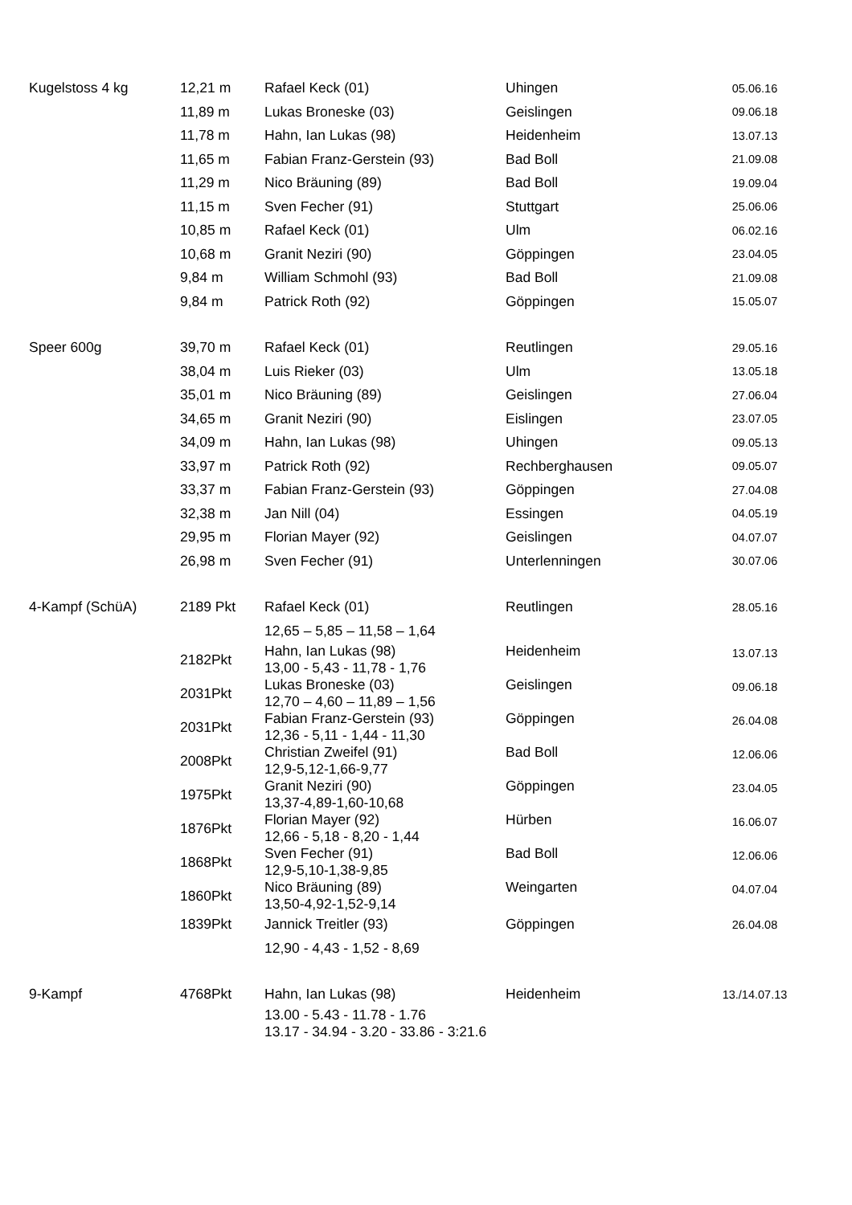| Kugelstoss 4 kg | 12,21 m | Rafael Keck (01) | Uhingen | 05.06.16 |
| | 11,89 m | Lukas Broneske (03) | Geislingen | 09.06.18 |
| | 11,78 m | Hahn, Ian Lukas (98) | Heidenheim | 13.07.13 |
| | 11,65 m | Fabian Franz-Gerstein (93) | Bad Boll | 21.09.08 |
| | 11,29 m | Nico Bräuning (89) | Bad Boll | 19.09.04 |
| | 11,15 m | Sven Fecher (91) | Stuttgart | 25.06.06 |
| | 10,85 m | Rafael Keck (01) | Ulm | 06.02.16 |
| | 10,68 m | Granit Neziri (90) | Göppingen | 23.04.05 |
| | 9,84 m | William Schmohl (93) | Bad Boll | 21.09.08 |
| | 9,84 m | Patrick Roth (92) | Göppingen | 15.05.07 |
| Speer 600g | 39,70 m | Rafael Keck (01) | Reutlingen | 29.05.16 |
| | 38,04 m | Luis Rieker (03) | Ulm | 13.05.18 |
| | 35,01 m | Nico Bräuning (89) | Geislingen | 27.06.04 |
| | 34,65 m | Granit Neziri (90) | Eislingen | 23.07.05 |
| | 34,09 m | Hahn, Ian Lukas (98) | Uhingen | 09.05.13 |
| | 33,97 m | Patrick Roth (92) | Rechberghausen | 09.05.07 |
| | 33,37 m | Fabian Franz-Gerstein (93) | Göppingen | 27.04.08 |
| | 32,38 m | Jan Nill (04) | Essingen | 04.05.19 |
| | 29,95 m | Florian Mayer (92) | Geislingen | 04.07.07 |
| | 26,98 m | Sven Fecher (91) | Unterlenningen | 30.07.06 |
| 4-Kampf (SchüA) | 2189 Pkt | Rafael Keck (01) | Reutlingen | 28.05.16 |
| | | 12,65 – 5,85 – 11,58 – 1,64 | | |
| | 2182Pkt | Hahn, Ian Lukas (98) 13,00 - 5,43 - 11,78 - 1,76 | Heidenheim | 13.07.13 |
| | 2031Pkt | Lukas Broneske (03) 12,70 – 4,60 – 11,89 – 1,56 | Geislingen | 09.06.18 |
| | 2031Pkt | Fabian Franz-Gerstein (93) 12,36 - 5,11 - 1,44 - 11,30 | Göppingen | 26.04.08 |
| | 2008Pkt | Christian Zweifel (91) 12,9-5,12-1,66-9,77 | Bad Boll | 12.06.06 |
| | 1975Pkt | Granit Neziri (90) 13,37-4,89-1,60-10,68 | Göppingen | 23.04.05 |
| | 1876Pkt | Florian Mayer (92) 12,66 - 5,18 - 8,20 - 1,44 | Hürben | 16.06.07 |
| | 1868Pkt | Sven Fecher (91) 12,9-5,10-1,38-9,85 | Bad Boll | 12.06.06 |
| | 1860Pkt | Nico Bräuning (89) 13,50-4,92-1,52-9,14 | Weingarten | 04.07.04 |
| | 1839Pkt | Jannick Treitler (93) | Göppingen | 26.04.08 |
| | | 12,90 - 4,43 - 1,52 - 8,69 | | |
| 9-Kampf | 4768Pkt | Hahn, Ian Lukas (98) | Heidenheim | 13./14.07.13 |
| | | 13.00 - 5.43 - 11.78 - 1.76 13.17 - 34.94 - 3.20 - 33.86 - 3:21.6 | | |